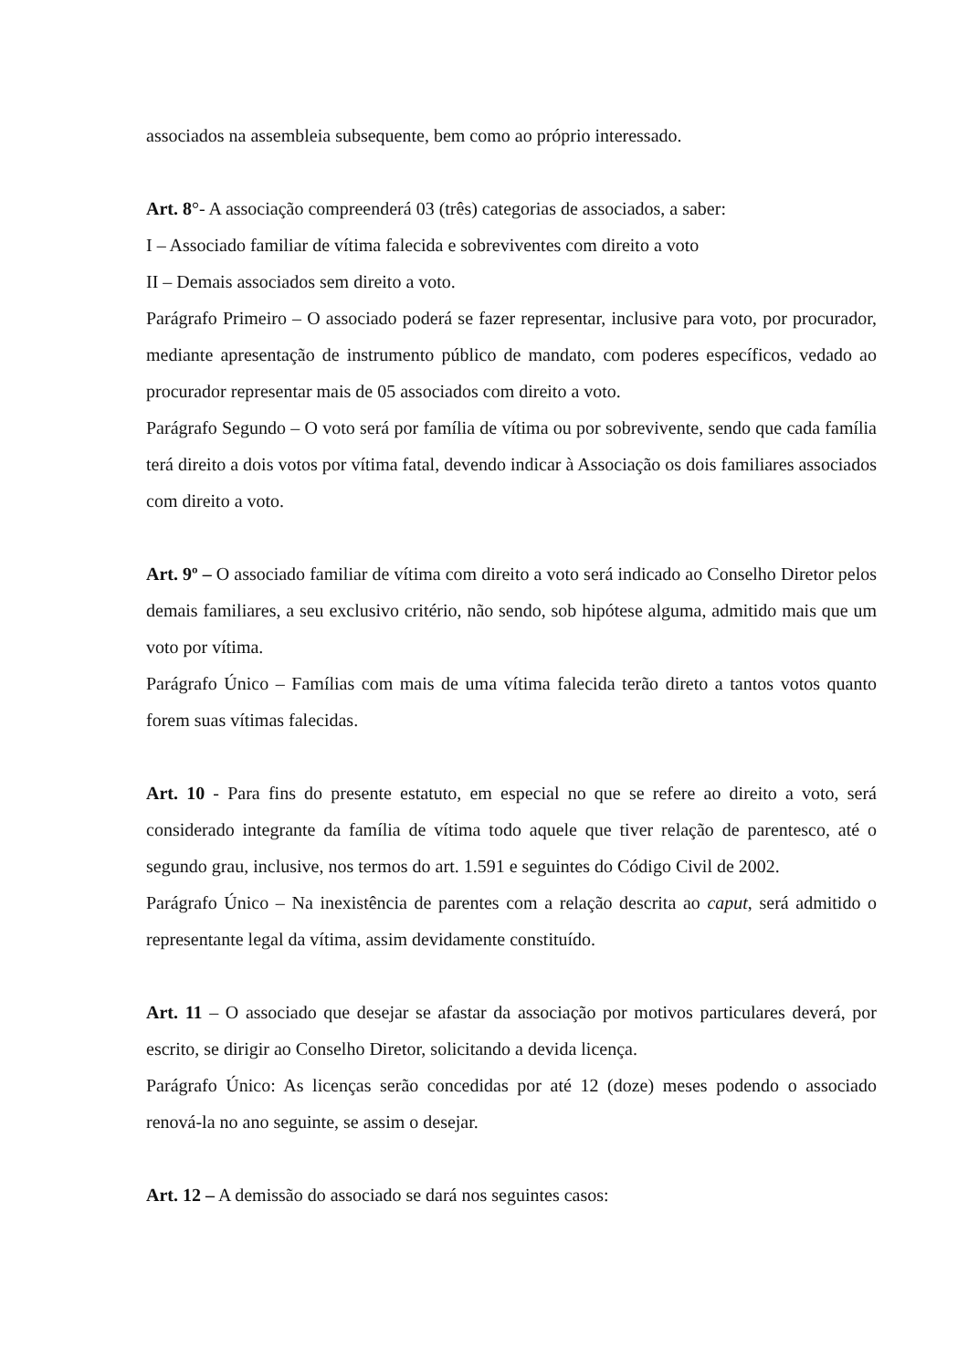associados na assembleia subsequente, bem como ao próprio interessado.
Art. 8°- A associação compreenderá 03 (três) categorias de associados, a saber:
I – Associado familiar de vítima falecida e sobreviventes com direito a voto
II – Demais associados sem direito a voto.
Parágrafo Primeiro – O associado poderá se fazer representar, inclusive para voto, por procurador, mediante apresentação de instrumento público de mandato, com poderes específicos, vedado ao procurador representar mais de 05 associados com direito a voto.
Parágrafo Segundo – O voto será por família de vítima ou por sobrevivente, sendo que cada família terá direito a dois votos por vítima fatal, devendo indicar à Associação os dois familiares associados com direito a voto.
Art. 9º – O associado familiar de vítima com direito a voto será indicado ao Conselho Diretor pelos demais familiares, a seu exclusivo critério, não sendo, sob hipótese alguma, admitido mais que um voto por vítima.
Parágrafo Único – Famílias com mais de uma vítima falecida terão direto a tantos votos quanto forem suas vítimas falecidas.
Art. 10 - Para fins do presente estatuto, em especial no que se refere ao direito a voto, será considerado integrante da família de vítima todo aquele que tiver relação de parentesco, até o segundo grau, inclusive, nos termos do art. 1.591 e seguintes do Código Civil de 2002.
Parágrafo Único – Na inexistência de parentes com a relação descrita ao caput, será admitido o representante legal da vítima, assim devidamente constituído.
Art. 11 – O associado que desejar se afastar da associação por motivos particulares deverá, por escrito, se dirigir ao Conselho Diretor, solicitando a devida licença.
Parágrafo Único: As licenças serão concedidas por até 12 (doze) meses podendo o associado renová-la no ano seguinte, se assim o desejar.
Art. 12 – A demissão do associado se dará nos seguintes casos: